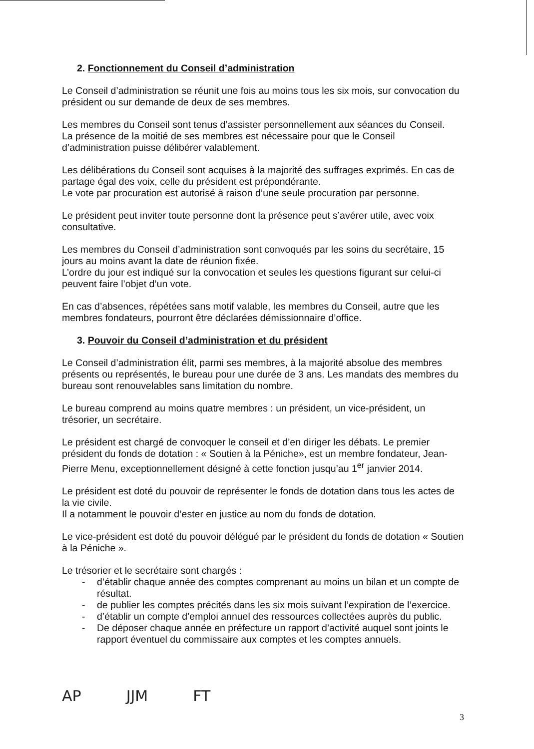2. Fonctionnement du Conseil d’administration
Le Conseil d’administration se réunit une fois au moins tous les six mois, sur convocation du président ou sur demande de deux de ses membres.
Les membres du Conseil sont tenus d’assister personnellement aux séances du Conseil.
La présence de la moitié de ses membres est nécessaire pour que le Conseil d’administration puisse délibérer valablement.
Les délibérations du Conseil sont acquises à la majorité des suffrages exprimés. En cas de partage égal des voix, celle du président est prépondérante.
Le vote par procuration est autorisé à raison d’une seule procuration par personne.
Le président peut inviter toute personne dont la présence peut s’avérer utile, avec voix consultative.
Les membres du Conseil d’administration sont convoqués par les soins du secrétaire, 15 jours au moins avant la date de réunion fixée.
L’ordre du jour est indiqué sur la convocation et seules les questions figurant sur celui-ci peuvent faire l’objet d’un vote.
En cas d’absences, répétées sans motif valable, les membres du Conseil, autre que les membres fondateurs, pourront être déclarées démissionnaire d’office.
3. Pouvoir du Conseil d’administration et du président
Le Conseil d’administration élit, parmi ses membres, à la majorité absolue des membres présents ou représentés, le bureau pour une durée de 3 ans. Les mandats des membres du bureau sont renouvelables sans limitation du nombre.
Le bureau comprend au moins quatre membres : un président, un vice-président, un trésorier, un secrétaire.
Le président est chargé de convoquer le conseil et d’en diriger les débats. Le premier président du fonds de dotation : « Soutien à la Péniche», est un membre fondateur, Jean-Pierre Menu, exceptionnellement désigné à cette fonction jusqu’au 1<sup>er</sup> janvier 2014.
Le président est doté du pouvoir de représenter le fonds de dotation dans tous les actes de la vie civile.
Il a notamment le pouvoir d’ester en justice au nom du fonds de dotation.
Le vice-président est doté du pouvoir délégué par le président du fonds de dotation « Soutien à la Péniche ».
Le trésorier et le secrétaire sont chargés :
- d’établir chaque année des comptes comprenant au moins un bilan et un compte de résultat.
- de publier les comptes précités dans les six mois suivant l’expiration de l’exercice.
- d’établir un compte d’emploi annuel des ressources collectées auprès du public.
- De déposer chaque année en préfecture un rapport d’activité auquel sont joints le rapport éventuel du commissaire aux comptes et les comptes annuels.
AP JJM FT
3